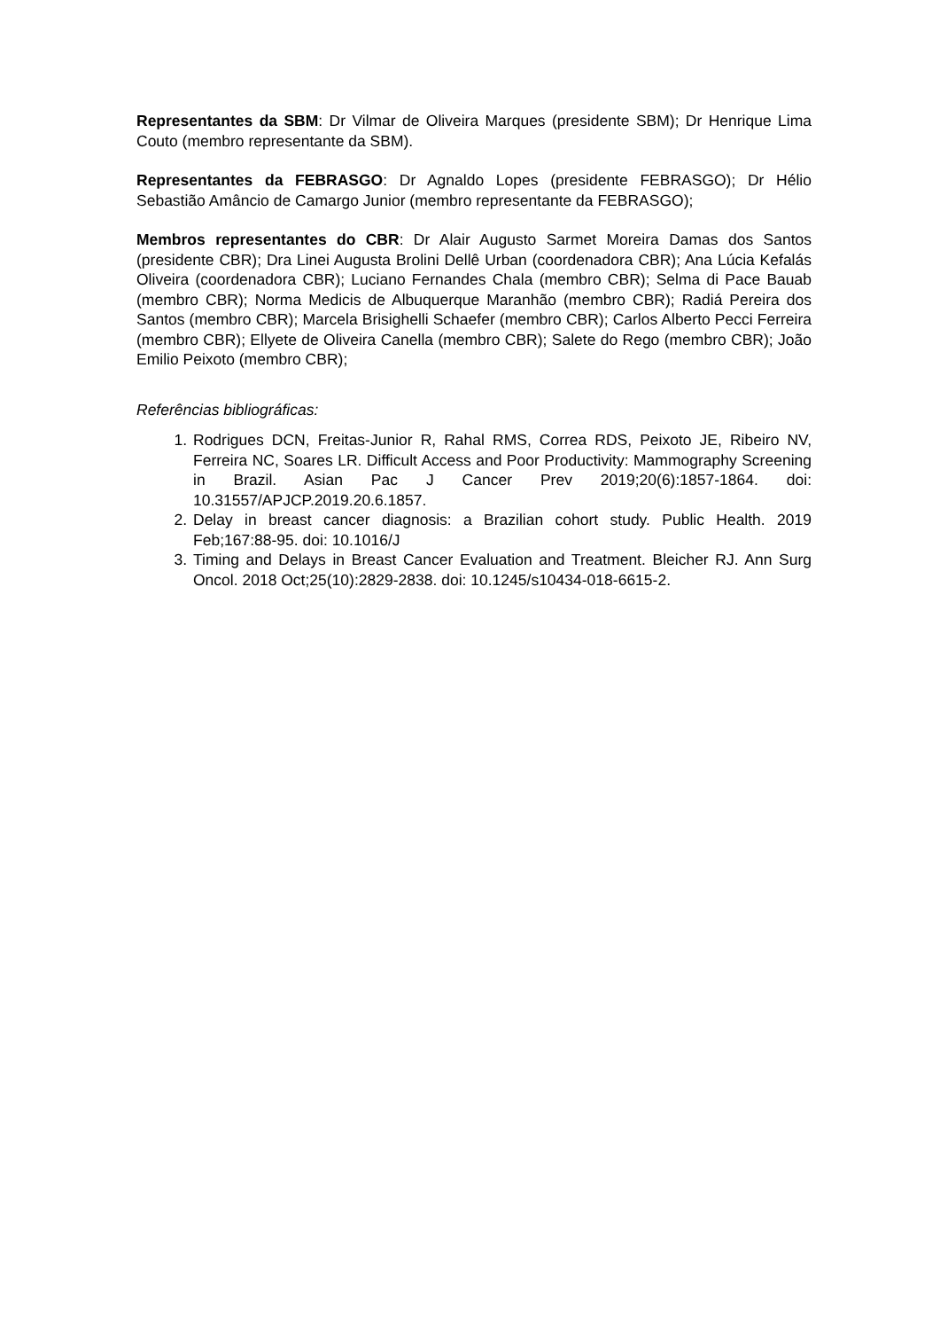Representantes da SBM: Dr Vilmar de Oliveira Marques (presidente SBM); Dr Henrique Lima Couto (membro representante da SBM).
Representantes da FEBRASGO: Dr Agnaldo Lopes (presidente FEBRASGO); Dr Hélio Sebastião Amâncio de Camargo Junior (membro representante da FEBRASGO);
Membros representantes do CBR: Dr Alair Augusto Sarmet Moreira Damas dos Santos (presidente CBR); Dra Linei Augusta Brolini Dellê Urban (coordenadora CBR); Ana Lúcia Kefalás Oliveira (coordenadora CBR); Luciano Fernandes Chala (membro CBR); Selma di Pace Bauab (membro CBR); Norma Medicis de Albuquerque Maranhão (membro CBR); Radiá Pereira dos Santos (membro CBR); Marcela Brisighelli Schaefer (membro CBR); Carlos Alberto Pecci Ferreira (membro CBR); Ellyete de Oliveira Canella (membro CBR); Salete do Rego (membro CBR); João Emilio Peixoto (membro CBR);
Referências bibliográficas:
1. Rodrigues DCN, Freitas-Junior R, Rahal RMS, Correa RDS, Peixoto JE, Ribeiro NV, Ferreira NC, Soares LR. Difficult Access and Poor Productivity: Mammography Screening in Brazil. Asian Pac J Cancer Prev 2019;20(6):1857-1864. doi: 10.31557/APJCP.2019.20.6.1857.
2. Delay in breast cancer diagnosis: a Brazilian cohort study. Public Health. 2019 Feb;167:88-95. doi: 10.1016/J
3. Timing and Delays in Breast Cancer Evaluation and Treatment. Bleicher RJ. Ann Surg Oncol. 2018 Oct;25(10):2829-2838. doi: 10.1245/s10434-018-6615-2.